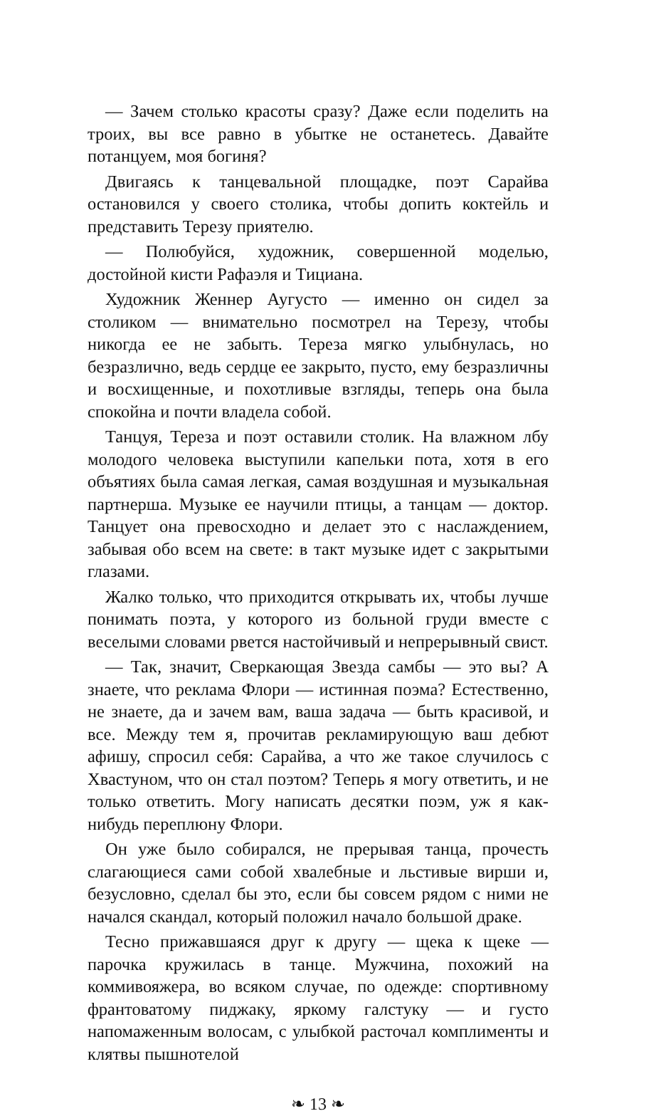— Зачем столько красоты сразу? Даже если поделить на троих, вы все равно в убытке не останетесь. Давайте потанцуем, моя богиня?
Двигаясь к танцевальной площадке, поэт Сарайва остановился у своего столика, чтобы допить коктейль и представить Терезу приятелю.
— Полюбуйся, художник, совершенной моделью, достойной кисти Рафаэля и Тициана.
Художник Женнер Аугусто — именно он сидел за столиком — внимательно посмотрел на Терезу, чтобы никогда ее не забыть. Тереза мягко улыбнулась, но безразлично, ведь сердце ее закрыто, пусто, ему безразличны и восхищенные, и похотливые взгляды, теперь она была спокойна и почти владела собой.
Танцуя, Тереза и поэт оставили столик. На влажном лбу молодого человека выступили капельки пота, хотя в его объятиях была самая легкая, самая воздушная и музыкальная партнерша. Музыке ее научили птицы, а танцам — доктор. Танцует она превосходно и делает это с наслаждением, забывая обо всем на свете: в такт музыке идет с закрытыми глазами.
Жалко только, что приходится открывать их, чтобы лучше понимать поэта, у которого из больной груди вместе с веселыми словами рвется настойчивый и непрерывный свист.
— Так, значит, Сверкающая Звезда самбы — это вы? А знаете, что реклама Флори — истинная поэма? Естественно, не знаете, да и зачем вам, ваша задача — быть красивой, и все. Между тем я, прочитав рекламирующую ваш дебют афишу, спросил себя: Сарайва, а что же такое случилось с Хвастуном, что он стал поэтом? Теперь я могу ответить, и не только ответить. Могу написать десятки поэм, уж я как-нибудь переплюну Флори.
Он уже было собирался, не прерывая танца, прочесть слагающиеся сами собой хвалебные и льстивые вирши и, безусловно, сделал бы это, если бы совсем рядом с ними не начался скандал, который положил начало большой драке.
Тесно прижавшаяся друг к другу — щека к щеке — парочка кружилась в танце. Мужчина, похожий на коммивояжера, во всяком случае, по одежде: спортивному франтоватому пиджаку, яркому галстуку — и густо напомаженным волосам, с улыбкой расточал комплименты и клятвы пышнотелой
❧ 13 ❧